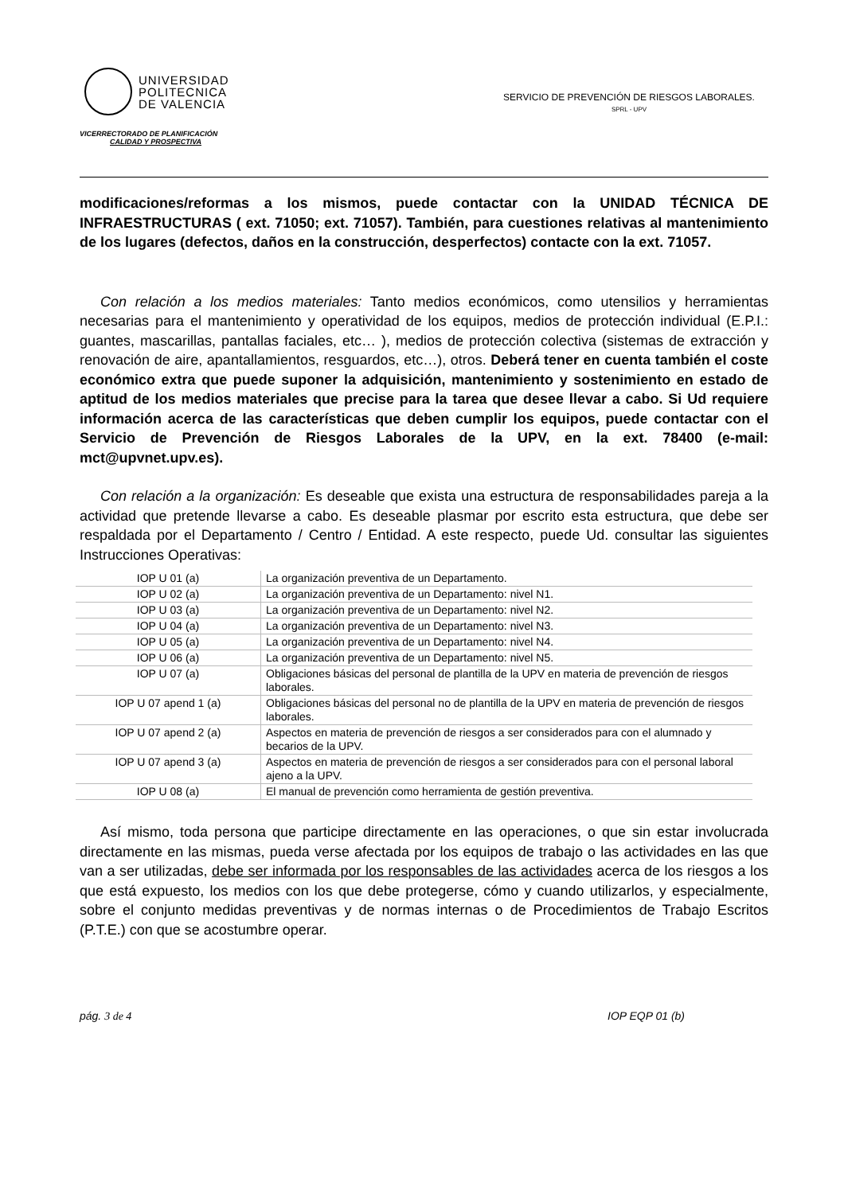UNIVERSIDAD
POLITECNICA
DE VALENCIA
VICERRECTORADO DE PLANIFICACIÓN
CALIDAD Y PROSPECTIVA
SERVICIO DE PREVENCIÓN DE RIESGOS LABORALES.
SPRL - UPV
modificaciones/reformas a los mismos, puede contactar con la UNIDAD TÉCNICA DE INFRAESTRUCTURAS ( ext. 71050; ext. 71057). También, para cuestiones relativas al mantenimiento de los lugares (defectos, daños en la construcción, desperfectos) contacte con la ext. 71057.
Con relación a los medios materiales: Tanto medios económicos, como utensilios y herramientas necesarias para el mantenimiento y operatividad de los equipos, medios de protección individual (E.P.I.: guantes, mascarillas, pantallas faciales, etc… ), medios de protección colectiva (sistemas de extracción y renovación de aire, apantallamientos, resguardos, etc…), otros. Deberá tener en cuenta también el coste económico extra que puede suponer la adquisición, mantenimiento y sostenimiento en estado de aptitud de los medios materiales que precise para la tarea que desee llevar a cabo. Si Ud requiere información acerca de las características que deben cumplir los equipos, puede contactar con el Servicio de Prevención de Riesgos Laborales de la UPV, en la ext. 78400 (e-mail: mct@upvnet.upv.es).
Con relación a la organización: Es deseable que exista una estructura de responsabilidades pareja a la actividad que pretende llevarse a cabo. Es deseable plasmar por escrito esta estructura, que debe ser respaldada por el Departamento / Centro / Entidad. A este respecto, puede Ud. consultar las siguientes Instrucciones Operativas:
| IOP U 01 (a) | La organización preventiva de un Departamento. |
| IOP U 02 (a) | La organización preventiva de un Departamento: nivel N1. |
| IOP U 03 (a) | La organización preventiva de un Departamento: nivel N2. |
| IOP U 04 (a) | La organización preventiva de un Departamento: nivel N3. |
| IOP U 05 (a) | La organización preventiva de un Departamento: nivel N4. |
| IOP U 06 (a) | La organización preventiva de un Departamento: nivel N5. |
| IOP U 07 (a) | Obligaciones básicas del personal de plantilla de la UPV en materia de prevención de riesgos laborales. |
| IOP U 07 apend 1 (a) | Obligaciones básicas del personal no de plantilla de la UPV en materia de prevención de riesgos laborales. |
| IOP U 07 apend 2 (a) | Aspectos en materia de prevención de riesgos a ser considerados para con el alumnado y becarios de la UPV. |
| IOP U 07 apend 3 (a) | Aspectos en materia de prevención de riesgos a ser considerados para con el personal laboral ajeno a la UPV. |
| IOP U 08 (a) | El manual de prevención como herramienta de gestión preventiva. |
Así mismo, toda persona que participe directamente en las operaciones, o que sin estar involucrada directamente en las mismas, pueda verse afectada por los equipos de trabajo o las actividades en las que van a ser utilizadas, debe ser informada por los responsables de las actividades acerca de los riesgos a los que está expuesto, los medios con los que debe protegerse, cómo y cuando utilizarlos, y especialmente, sobre el conjunto medidas preventivas y de normas internas o de Procedimientos de Trabajo Escritos (P.T.E.) con que se acostumbre operar.
pág. 3 de 4 IOP EQP 01 (b)